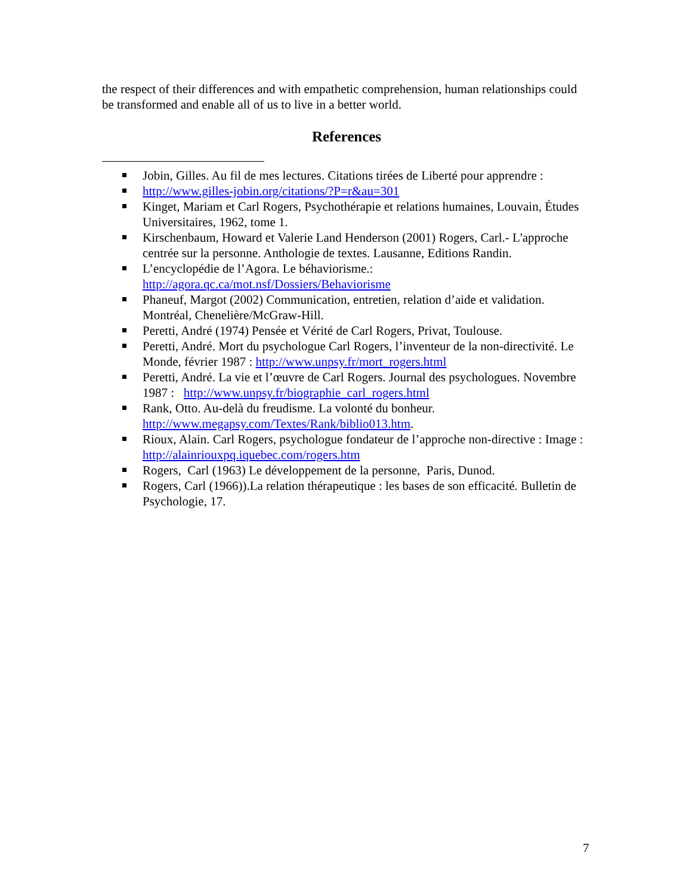the respect of their differences and with empathetic comprehension, human relationships could be transformed and enable all of us to live in a better world.
References
Jobin, Gilles. Au fil de mes lectures. Citations tirées de Liberté pour apprendre :
http://www.gilles-jobin.org/citations/?P=r&au=301
Kinget, Mariam et Carl Rogers, Psychothérapie et relations humaines, Louvain, Études Universitaires, 1962, tome 1.
Kirschenbaum, Howard et Valerie Land Henderson (2001) Rogers, Carl.- L'approche centrée sur la personne. Anthologie de textes. Lausanne, Editions Randin.
L’encyclopédie de l’Agora. Le béhaviorisme.: http://agora.qc.ca/mot.nsf/Dossiers/Behaviorisme
Phaneuf, Margot (2002) Communication, entretien, relation d’aide et validation. Montréal, Chenelière/McGraw-Hill.
Peretti, André (1974) Pensée et Vérité de Carl Rogers, Privat, Toulouse.
Peretti, André. Mort du psychologue Carl Rogers, l’inventeur de la non-directivité. Le Monde, février 1987 : http://www.unpsy.fr/mort_rogers.html
Peretti, André. La vie et l’œuvre de Carl Rogers. Journal des psychologues. Novembre 1987 : http://www.unpsy.fr/biographie_carl_rogers.html
Rank, Otto. Au-delà du freudisme. La volonté du bonheur. http://www.megapsy.com/Textes/Rank/biblio013.htm.
Rioux, Alain. Carl Rogers, psychologue fondateur de l’approche non-directive : Image : http://alainriouxpq.iquebec.com/rogers.htm
Rogers, Carl (1963) Le développement de la personne, Paris, Dunod.
Rogers, Carl (1966)).La relation thérapeutique : les bases de son efficacité. Bulletin de Psychologie, 17.
7